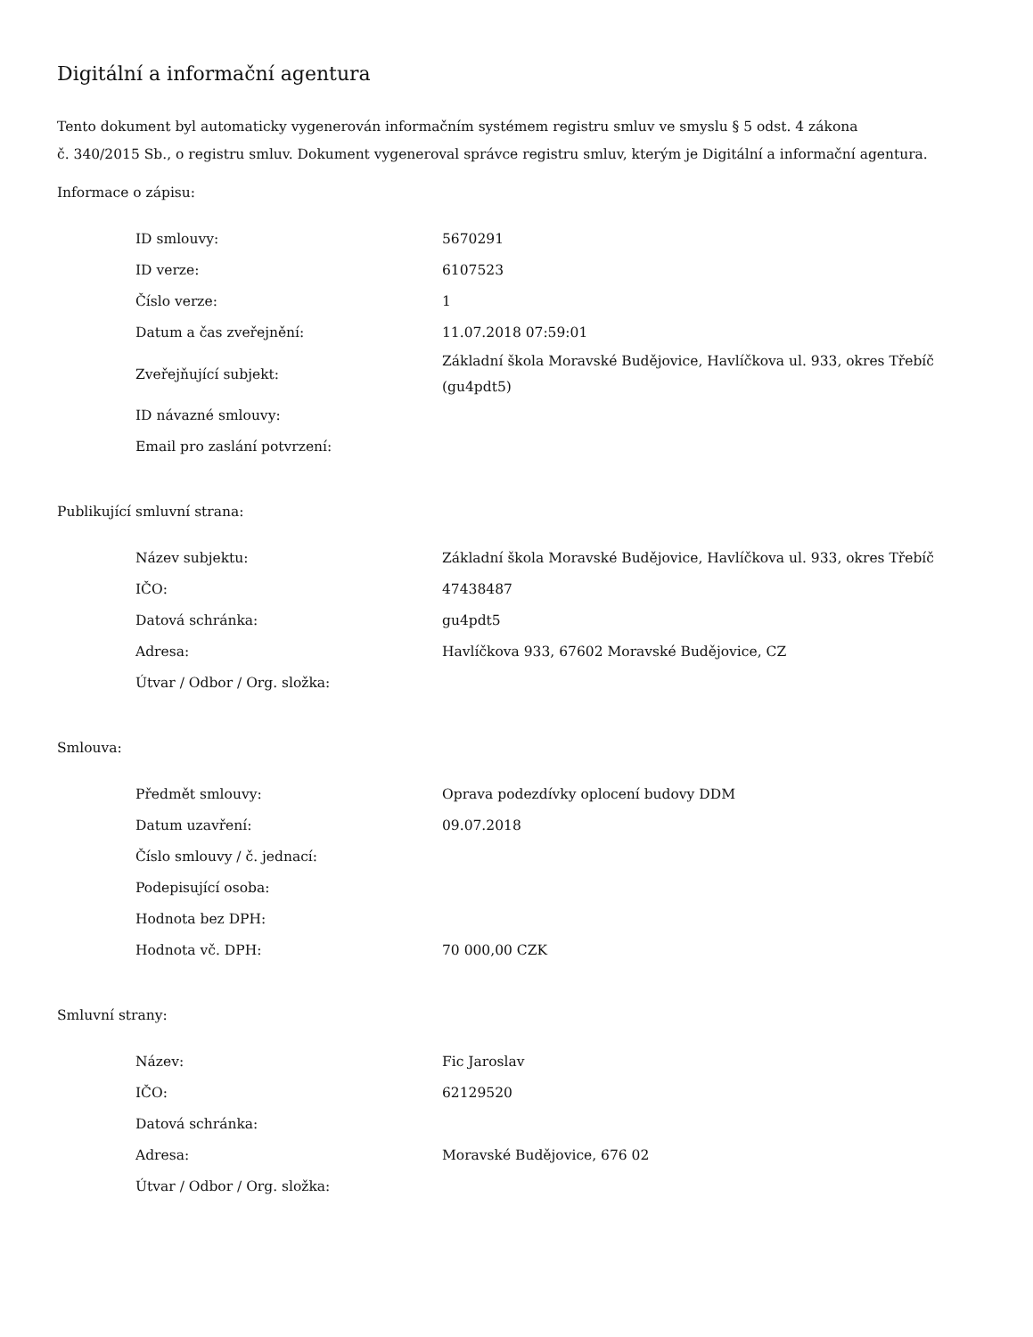Digitální a informační agentura
Tento dokument byl automaticky vygenerován informačním systémem registru smluv ve smyslu § 5 odst. 4 zákona
č. 340/2015 Sb., o registru smluv. Dokument vygeneroval správce registru smluv, kterým je Digitální a informační agentura.
Informace o zápisu:
| ID smlouvy: | 5670291 |
| ID verze: | 6107523 |
| Číslo verze: | 1 |
| Datum a čas zveřejnění: | 11.07.2018 07:59:01 |
| Zveřejňující subjekt: | Základní škola Moravské Budějovice, Havlíčkova ul. 933, okres Třebíč (gu4pdt5) |
| ID návazné smlouvy: | |
| Email pro zaslání potvrzení: | |
Publikující smluvní strana:
| Název subjektu: | Základní škola Moravské Budějovice, Havlíčkova ul. 933, okres Třebíč |
| IČO: | 47438487 |
| Datová schránka: | gu4pdt5 |
| Adresa: | Havlíčkova 933, 67602 Moravské Budějovice, CZ |
| Útvar / Odbor / Org. složka: | |
Smlouva:
| Předmět smlouvy: | Oprava podezdívky oplocení budovy DDM |
| Datum uzavření: | 09.07.2018 |
| Číslo smlouvy / č. jednací: | |
| Podepisující osoba: | |
| Hodnota bez DPH: | |
| Hodnota vč. DPH: | 70 000,00 CZK |
Smluvní strany:
| Název: | Fic Jaroslav |
| IČO: | 62129520 |
| Datová schránka: | |
| Adresa: | Moravské Budějovice, 676 02 |
| Útvar / Odbor / Org. složka: | |